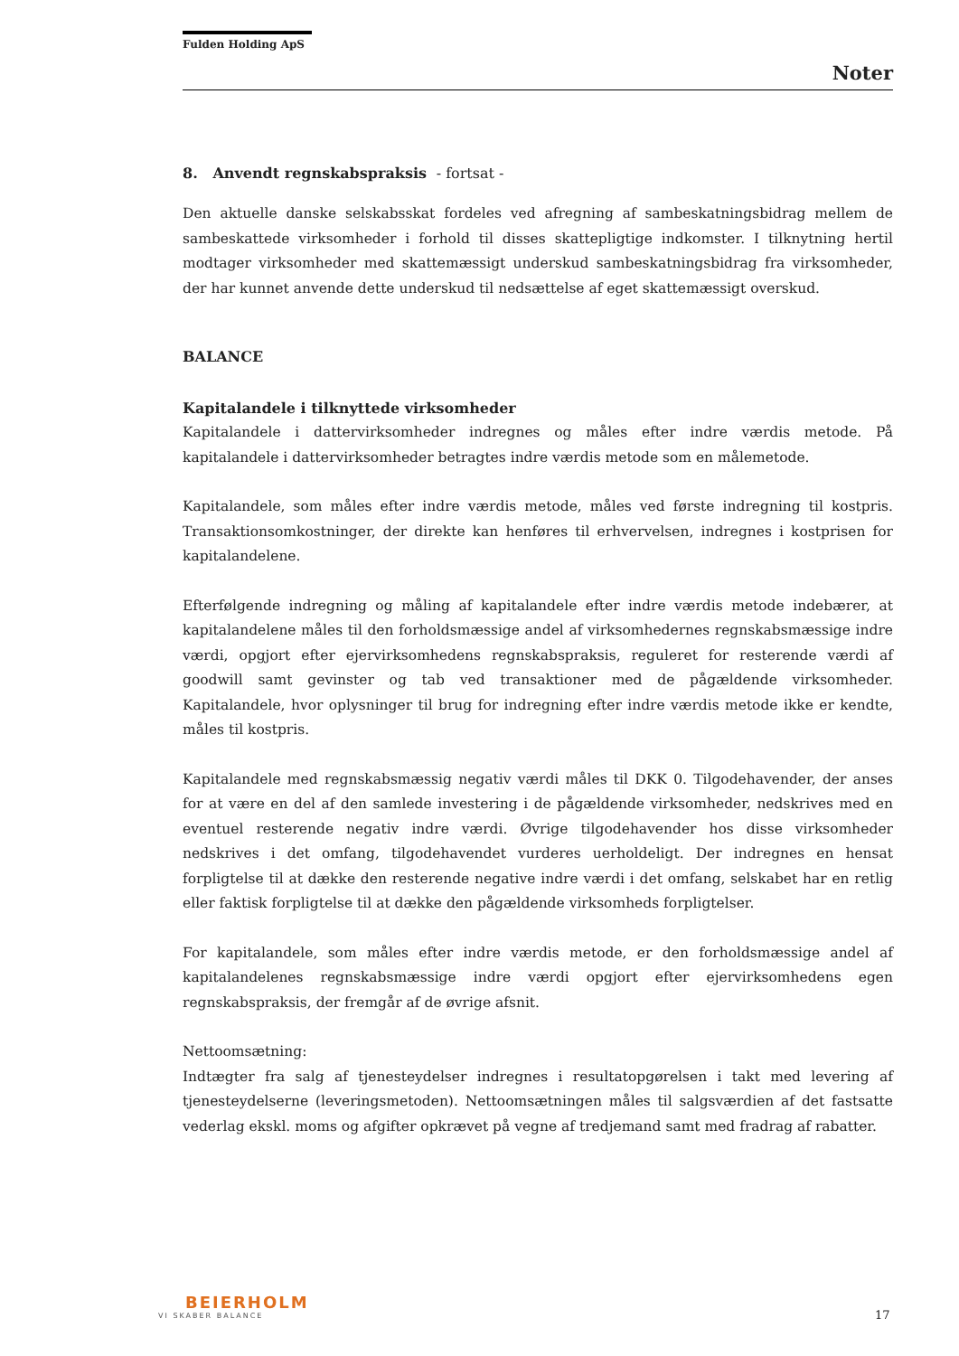Fulden Holding ApS
Noter
8. Anvendt regnskabspraksis - fortsat -
Den aktuelle danske selskabsskat fordeles ved afregning af sambeskatningsbidrag mellem de sambeskattede virksomheder i forhold til disses skattepligtige indkomster. I tilknytning hertil modtager virksomheder med skattemæssigt underskud sambeskatningsbidrag fra virksomheder, der har kunnet anvende dette underskud til nedsættelse af eget skattemæssigt overskud.
BALANCE
Kapitalandele i tilknyttede virksomheder
Kapitalandele i dattervirksomheder indregnes og måles efter indre værdis metode. På kapitalandele i dattervirksomheder betragtes indre værdis metode som en målemetode.
Kapitalandele, som måles efter indre værdis metode, måles ved første indregning til kostpris. Transaktionsomkostninger, der direkte kan henføres til erhvervelsen, indregnes i kostprisen for kapitalandelene.
Efterfølgende indregning og måling af kapitalandele efter indre værdis metode indebærer, at kapitalandelene måles til den forholdsmæssige andel af virksomhedernes regnskabsmæssige indre værdi, opgjort efter ejervirksomhedens regnskabspraksis, reguleret for resterende værdi af goodwill samt gevinster og tab ved transaktioner med de pågældende virksomheder. Kapitalandele, hvor oplysninger til brug for indregning efter indre værdis metode ikke er kendte, måles til kostpris.
Kapitalandele med regnskabsmæssig negativ værdi måles til DKK 0. Tilgodehavender, der anses for at være en del af den samlede investering i de pågældende virksomheder, nedskrives med en eventuel resterende negativ indre værdi. Øvrige tilgodehavender hos disse virksomheder nedskrives i det omfang, tilgodehavendet vurderes uerholdeligt. Der indregnes en hensat forpligtelse til at dække den resterende negative indre værdi i det omfang, selskabet har en retlig eller faktisk forpligtelse til at dække den pågældende virksomheds forpligtelser.
For kapitalandele, som måles efter indre værdis metode, er den forholdsmæssige andel af kapitalandelenes regnskabsmæssige indre værdi opgjort efter ejervirksomhedens egen regnskabspraksis, der fremgår af de øvrige afsnit.
Nettoomsætning:
Indtægter fra salg af tjenesteydelser indregnes i resultatopgørelsen i takt med levering af tjenesteydelserne (leveringsmetoden). Nettoomsætningen måles til salgsværdien af det fastsatte vederlag ekskl. moms og afgifter opkrævet på vegne af tredjemand samt med fradrag af rabatter.
BEIERHOLM
VI SKABER BALANCE
17